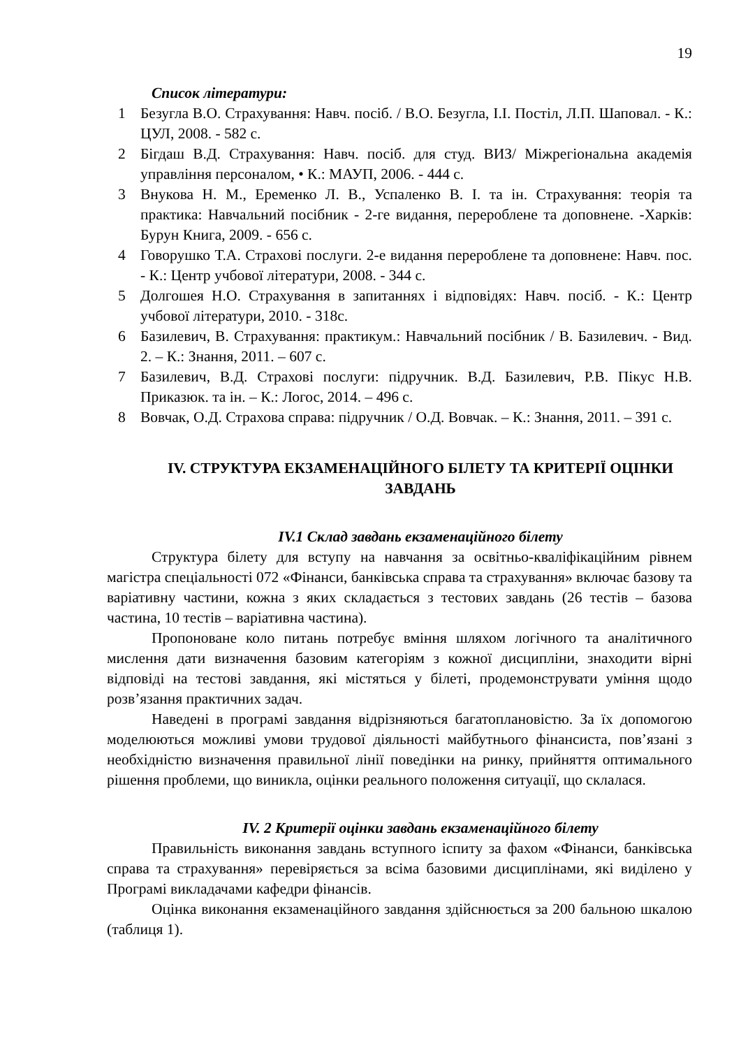19
Список літератури:
1 Безугла В.О. Страхування: Навч. посіб. / В.О. Безугла, І.І. Постіл, Л.П. Шаповал. - К.: ЦУЛ, 2008. - 582 с.
2 Бігдаш В.Д. Страхування: Навч. посіб. для студ. ВИЗ/ Міжрегіональна академія управління персоналом, • К.: МАУП, 2006. - 444 с.
3 Внукова Н. М., Еременко Л. В., Успаленко В. І. та ін. Страхування: теорія та практика: Навчальний посібник - 2-ге видання, перероблене та доповнене. -Харків: Бурун Книга, 2009. - 656 с.
4 Говорушко Т.А. Страхові послуги. 2-е видання перероблене та доповнене: Навч. пос. - К.: Центр учбової літератури, 2008. - 344 с.
5 Долгошея Н.О. Страхування в запитаннях і відповідях: Навч. посіб. - К.: Центр учбової літератури, 2010. - 318с.
6 Базилевич, В. Страхування: практикум.: Навчальний посібник / В. Базилевич. - Вид. 2. – К.: Знання, 2011. – 607 с.
7 Базилевич, В.Д. Страхові послуги: підручник. В.Д. Базилевич, Р.В. Пікус Н.В. Приказюк. та ін. – К.: Логос, 2014. – 496 с.
8 Вовчак, О.Д. Страхова справа: підручник / О.Д. Вовчак. – К.: Знання, 2011. – 391 с.
IV. СТРУКТУРА ЕКЗАМЕНАЦІЙНОГО БІЛЕТУ ТА КРИТЕРІЇ ОЦІНКИ ЗАВДАНЬ
IV.1 Склад завдань екзаменаційного білету
Структура білету для вступу на навчання за освітньо-кваліфікаційним рівнем магістра спеціальності 072 «Фінанси, банківська справа та страхування» включає базову та варіативну частини, кожна з яких складається з тестових завдань (26 тестів – базова частина, 10 тестів – варіативна частина).
Пропоноване коло питань потребує вміння шляхом логічного та аналітичного мислення дати визначення базовим категоріям з кожної дисципліни, знаходити вірні відповіді на тестові завдання, які містяться у білеті, продемонструвати уміння щодо розв’язання практичних задач.
Наведені в програмі завдання відрізняються багатоплановістю. За їх допомогою моделюються можливі умови трудової діяльності майбутнього фінансиста, пов’язані з необхідністю визначення правильної лінії поведінки на ринку, прийняття оптимального рішення проблеми, що виникла, оцінки реального положення ситуації, що склалася.
IV. 2 Критерії оцінки завдань екзаменаційного білету
Правильність виконання завдань вступного іспиту за фахом «Фінанси, банківська справа та страхування» перевіряється за всіма базовими дисциплінами, які виділено у Програмі викладачами кафедри фінансів.
Оцінка виконання екзаменаційного завдання здійснюється за 200 бальною шкалою (таблиця 1).